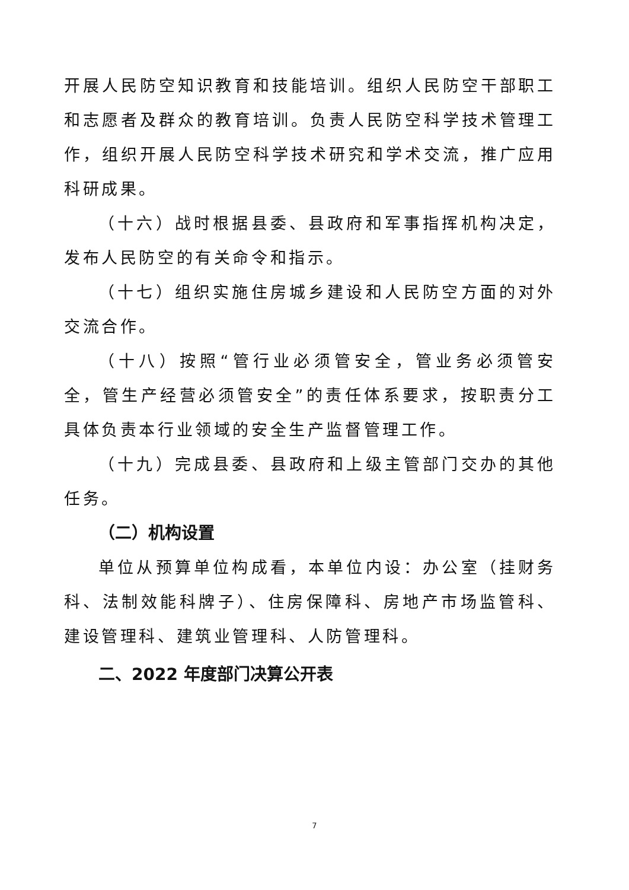开展人民防空知识教育和技能培训。组织人民防空干部职工和志愿者及群众的教育培训。负责人民防空科学技术管理工作，组织开展人民防空科学技术研究和学术交流，推广应用科研成果。
（十六）战时根据县委、县政府和军事指挥机构决定，发布人民防空的有关命令和指示。
（十七）组织实施住房城乡建设和人民防空方面的对外交流合作。
（十八）按照“管行业必须管安全，管业务必须管安全，管生产经营必须管安全”的责任体系要求，按职责分工具体负责本行业领域的安全生产监督管理工作。
（十九）完成县委、县政府和上级主管部门交办的其他任务。
（二）机构设置
单位从预算单位构成看，本单位内设：办公室（挂财务科、法制效能科牌子）、住房保障科、房地产市场监管科、建设管理科、建筑业管理科、人防管理科。
二、2022 年度部门决算公开表
7